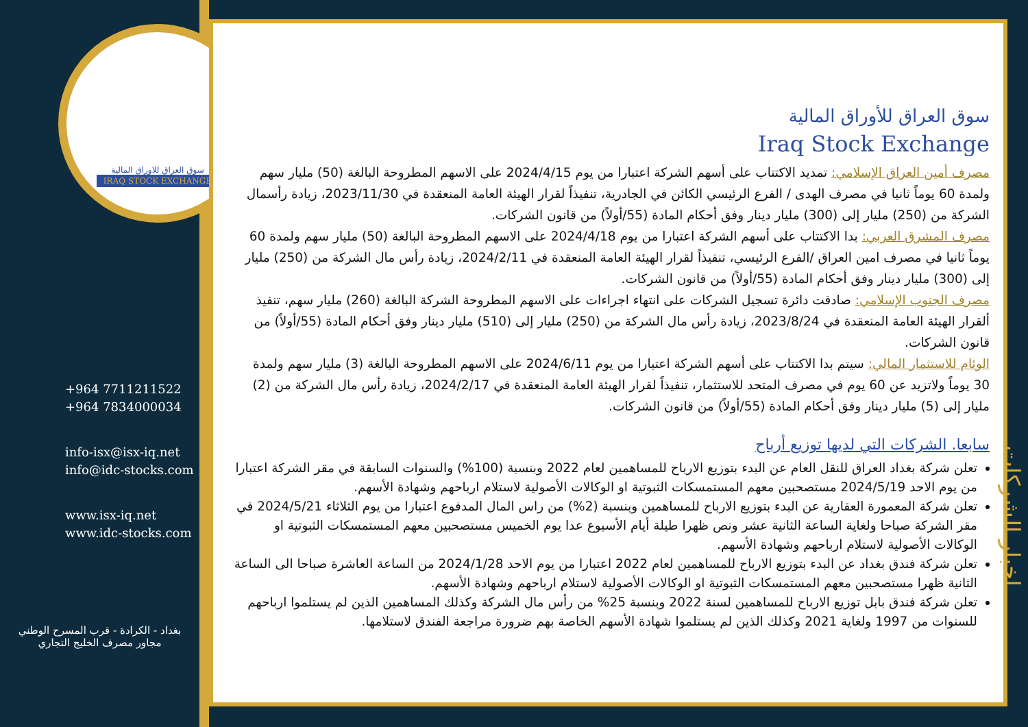سوق العراق للاوراق المالية
IRAQ STOCK EXCHANGE
+964 7711211522
+964 7834000034
info-isx@isx-iq.net
info@idc-stocks.com
www.isx-iq.net
www.idc-stocks.com
بغداد - الكرادة - قرب المسرح الوطني
مجاور مصرف الخليج التجاري
سوق العراق للأوراق المالية
Iraq Stock Exchange
مصرف أمين العراق الإسلامي: تمديد الاكتتاب على أسهم الشركة اعتبارا من يوم 2024/4/15 على الاسهم المطروحة البالغة (50) مليار سهم ولمدة 60 يوماً ثانيا في مصرف الهدى / الفرع الرئيسي الكائن في الجادرية، تنفيذاً لقرار الهيئة العامة المنعقدة في 2023/11/30، زيادة رأسمال الشركة من (250) مليار إلى (300) مليار دينار وفق أحكام المادة (55/أولاً) من قانون الشركات.
مصرف المشرق العربي: بدا الاكتتاب على أسهم الشركة اعتبارا من يوم 2024/4/18 على الاسهم المطروحة البالغة (50) مليار سهم ولمدة 60 يوماً ثانيا في مصرف امين العراق /الفرع الرئيسي، تنفيذاً لقرار الهيئة العامة المنعقدة في 2024/2/11، زيادة رأس مال الشركة من (250) مليار إلى (300) مليار دينار وفق أحكام المادة (55/أولاً) من قانون الشركات.
مصرف الجنوب الإسلامي: صادقت دائرة تسجيل الشركات على انتهاء اجراءات على الاسهم المطروحة الشركة البالغة (260) مليار سهم، تنفيذ ألقرار الهيئة العامة المنعقدة في 2023/8/24، زيادة رأس مال الشركة من (250) مليار إلى (510) مليار دينار وفق أحكام المادة (55/أولاً) من قانون الشركات.
الوئام للاستثمار المالي: سيتم بدا الاكتتاب على أسهم الشركة اعتبارا من يوم 2024/6/11 على الاسهم المطروحة البالغة (3) مليار سهم ولمدة 30 يوماً ولاتزيد عن 60 يوم في مصرف المتحد للاستثمار، تنفيذاً لقرار الهيئة العامة المنعقدة في 2024/2/17، زيادة رأس مال الشركة من (2) مليار إلى (5) مليار دينار وفق أحكام المادة (55/أولاً) من قانون الشركات.
سابعا. الشركات التي لديها توزيع أرباح
تعلن شركة بغداد العراق للنقل العام عن البدء بتوزيع الارباح للمساهمين لعام 2022 وبنسبة (100%) والسنوات السابقة في مقر الشركة اعتبارا من يوم الاحد 2024/5/19 مستصحبين معهم المستمسكات الثبوتية او الوكالات الأصولية لاستلام ارباحهم وشهادة الأسهم.
تعلن شركة المعمورة العقارية عن البدء بتوزيع الارباح للمساهمين وبنسبة (2%) من راس المال المدفوع اعتبارا من يوم الثلاثاء 2024/5/21 في مقر الشركة صباحا ولغاية الساعة الثانية عشر ونص ظهرا طيلة أيام الأسبوع عدا يوم الخميس مستصحبين معهم المستمسكات الثبوتية او الوكالات الأصولية لاستلام ارباحهم وشهادة الأسهم.
تعلن شركة فندق بغداد عن البدء بتوزيع الارباح للمساهمين لعام 2022 اعتبارا من يوم الاحد 2024/1/28 من الساعة العاشرة صباحا الى الساعة الثانية ظهرا مستصحبين معهم المستمسكات الثبوتية او الوكالات الأصولية لاستلام ارباحهم وشهادة الأسهم.
تعلن شركة فندق بابل توزيع الارباح للمساهمين لسنة 2022 وبنسبة 25% من رأس مال الشركة وكذلك المساهمين الذين لم يستلموا ارباحهم للسنوات من 1997 ولغاية 2021 وكذلك الذين لم يستلموا شهادة الأسهم الخاصة بهم ضرورة مراجعة الفندق لاستلامها.
اخبار الشركات